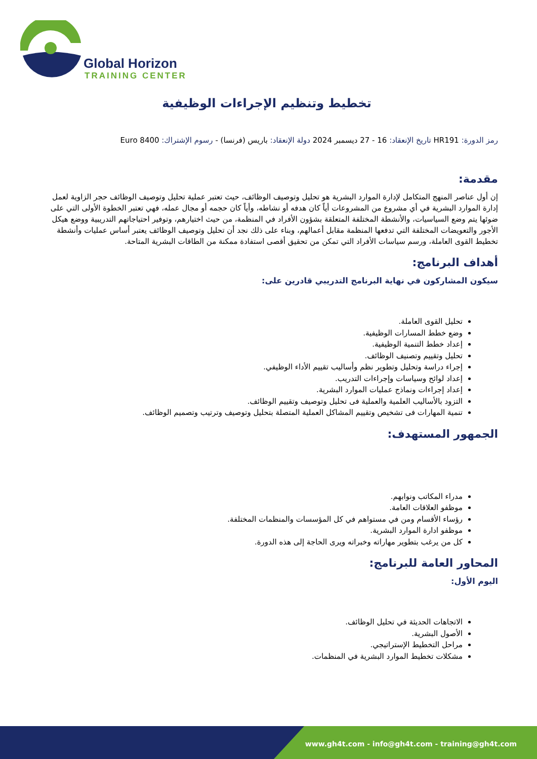Global Horizon
TRAINING CENTER
تخطيط وتنظيم الإجراءات الوظيفية
رمز الدورة: HR191 تاريخ الإنعقاد: 16 - 27 ديسمبر 2024 دولة الإنعقاد: باريس (فرنسا) - رسوم الإشتراك: 8400 Euro
مقدمة:
إن أول عناصر المنهج المتكامل لإدارة الموارد البشرية هو تحليل وتوصيف الوظائف، حيث تعتبر عملية تحليل وتوصيف الوظائف حجر الزاوية لعمل إدارة الموارد البشرية في أي مشروع من المشروعات أياً كان هدفه أو نشاطه، وأياً كان حجمه أو مجال عمله، فهي تعتبر الخطوة الأولى التي على ضوئها يتم وضع السياسيات، والأنشطة المختلفة المتعلقة بشؤون الأفراد في المنظمة، من حيث اختيارهم، وتوفير احتياجاتهم التدريبية ووضع هيكل الأجور والتعويضات المختلفة التي تدفعها المنظمة مقابل أعمالهم، وبناء على ذلك نجد أن تحليل وتوصيف الوظائف يعتبر أساس عمليات وأنشطة تخطيط القوى العاملة، ورسم سياسات الأفراد التي تمكن من تحقيق أقصى استفادة ممكنة من الطاقات البشرية المتاحة.
أهداف البرنامج:
سيكون المشاركون في نهاية البرنامج التدريبي قادرين على:
تحليل القوى العاملة.
وضع خطط المسارات الوظيفية.
إعداد خطط التنمية الوظيفية.
تحليل وتقييم وتصنيف الوظائف.
إجراء دراسة وتحليل وتطوير نظم وأساليب تقييم الأداء الوظيفي.
إعداد لوائح وسياسات وإجراءات التدريب.
إعداد إجراءات ونماذج عمليات الموارد البشرية.
التزود بالأساليب العلمية والعملية فى تحليل وتوصيف وتقييم الوظائف.
تنمية المهارات فى تشخيص وتقييم المشاكل العملية المتصلة بتحليل وتوصيف وترتيب وتصميم الوظائف.
الجمهور المستهدف:
مدراء المكاتب ونوابهم.
موظفو العلاقات العامة.
رؤساء الأقسام ومن في مستواهم في كل المؤسسات والمنظمات المختلفة.
موظفو ادارة الموارد البشرية.
كل من يرغب بتطوير مهاراته وخبراته ويرى الحاجة إلى هذه الدورة.
المحاور العامة للبرنامج:
اليوم الأول:
الاتجاهات الحديثة في تحليل الوظائف.
الأصول البشرية.
مراحل التخطيط الإستراتيجي.
مشكلات تخطيط الموارد البشرية في المنظمات.
www.gh4t.com - info@gh4t.com - training@gh4t.com